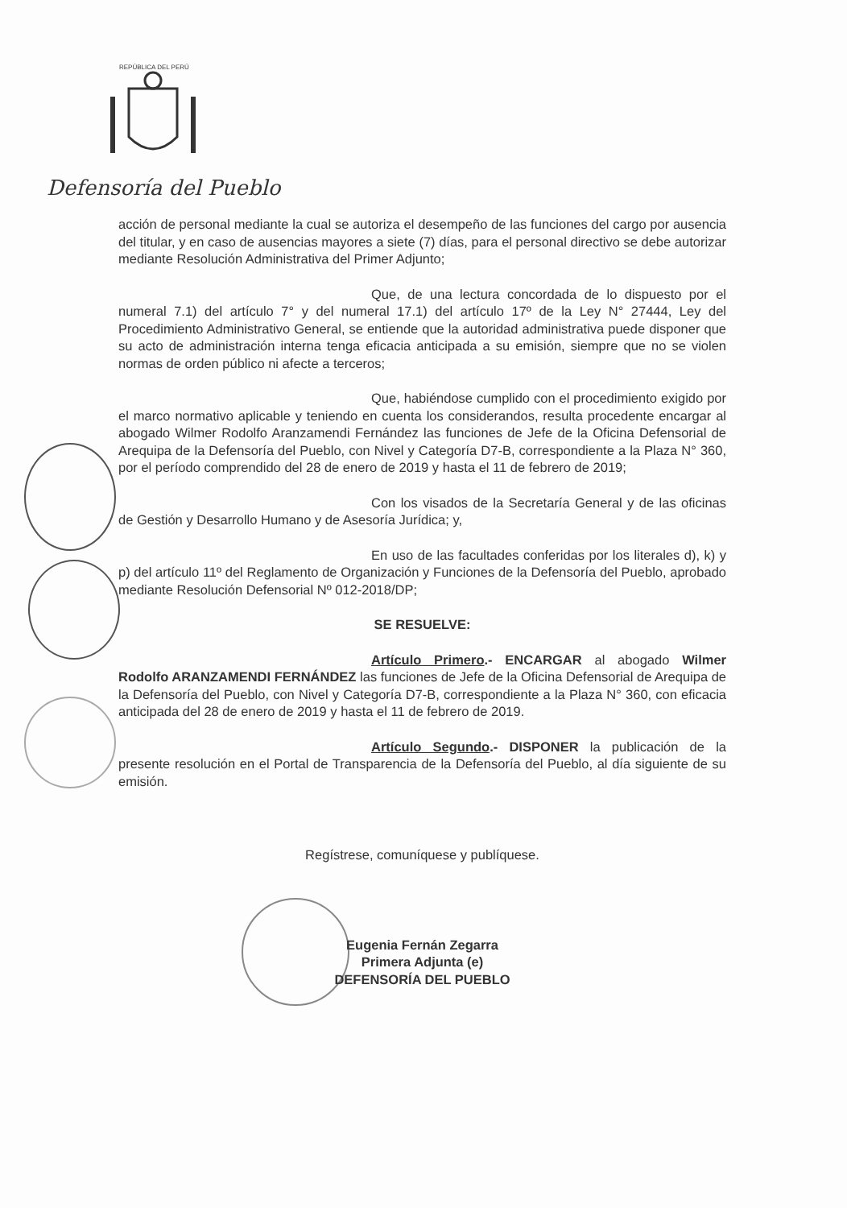REPÚBLICA DEL PERÚ
Defensoría del Pueblo
acción de personal mediante la cual se autoriza el desempeño de las funciones del cargo por ausencia del titular, y en caso de ausencias mayores a siete (7) días, para el personal directivo se debe autorizar mediante Resolución Administrativa del Primer Adjunto;
Que, de una lectura concordada de lo dispuesto por el numeral 7.1) del artículo 7° y del numeral 17.1) del artículo 17º de la Ley N° 27444, Ley del Procedimiento Administrativo General, se entiende que la autoridad administrativa puede disponer que su acto de administración interna tenga eficacia anticipada a su emisión, siempre que no se violen normas de orden público ni afecte a terceros;
Que, habiéndose cumplido con el procedimiento exigido por el marco normativo aplicable y teniendo en cuenta los considerandos, resulta procedente encargar al abogado Wilmer Rodolfo Aranzamendi Fernández las funciones de Jefe de la Oficina Defensorial de Arequipa de la Defensoría del Pueblo, con Nivel y Categoría D7-B, correspondiente a la Plaza N° 360, por el período comprendido del 28 de enero de 2019 y hasta el 11 de febrero de 2019;
Con los visados de la Secretaría General y de las oficinas de Gestión y Desarrollo Humano y de Asesoría Jurídica; y,
En uso de las facultades conferidas por los literales d), k) y p) del artículo 11º del Reglamento de Organización y Funciones de la Defensoría del Pueblo, aprobado mediante Resolución Defensorial Nº 012-2018/DP;
SE RESUELVE:
Artículo Primero.- ENCARGAR al abogado Wilmer Rodolfo ARANZAMENDI FERNÁNDEZ las funciones de Jefe de la Oficina Defensorial de Arequipa de la Defensoría del Pueblo, con Nivel y Categoría D7-B, correspondiente a la Plaza N° 360, con eficacia anticipada del 28 de enero de 2019 y hasta el 11 de febrero de 2019.
Artículo Segundo.- DISPONER la publicación de la presente resolución en el Portal de Transparencia de la Defensoría del Pueblo, al día siguiente de su emisión.
Regístrese, comuníquese y publíquese.
Eugenia Fernán Zegarra
Primera Adjunta (e)
DEFENSORÍA DEL PUEBLO